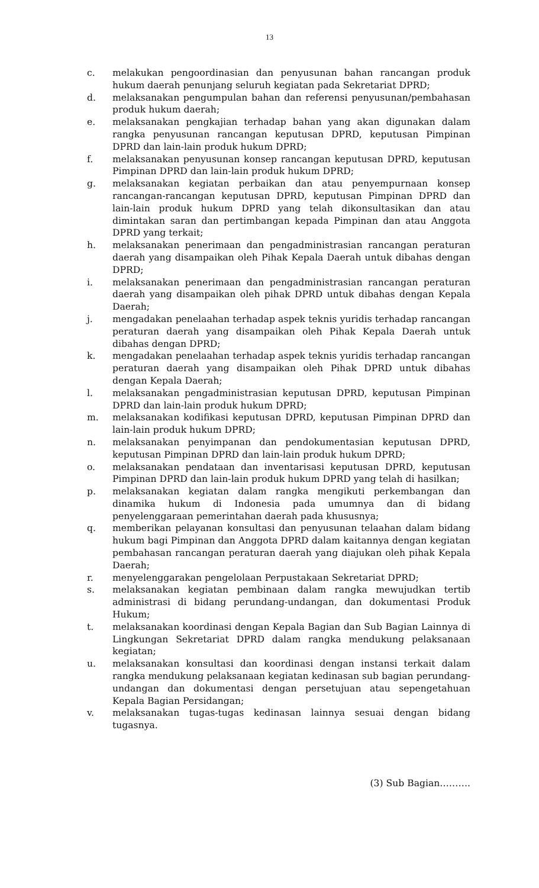13
c. melakukan pengoordinasian dan penyusunan bahan rancangan produk hukum daerah penunjang seluruh kegiatan pada Sekretariat DPRD;
d. melaksanakan pengumpulan bahan dan referensi penyusunan/pembahasan produk hukum daerah;
e. melaksanakan pengkajian terhadap bahan yang akan digunakan dalam rangka penyusunan rancangan keputusan DPRD, keputusan Pimpinan DPRD dan lain-lain produk hukum DPRD;
f. melaksanakan penyusunan konsep rancangan keputusan DPRD, keputusan Pimpinan DPRD dan lain-lain produk hukum DPRD;
g. melaksanakan kegiatan perbaikan dan atau penyempurnaan konsep rancangan-rancangan keputusan DPRD, keputusan Pimpinan DPRD dan lain-lain produk hukum DPRD yang telah dikonsultasikan dan atau dimintakan saran dan pertimbangan kepada Pimpinan dan atau Anggota DPRD yang terkait;
h. melaksanakan penerimaan dan pengadministrasian rancangan peraturan daerah yang disampaikan oleh Pihak Kepala Daerah untuk dibahas dengan DPRD;
i. melaksanakan penerimaan dan pengadministrasian rancangan peraturan daerah yang disampaikan oleh pihak DPRD untuk dibahas dengan Kepala Daerah;
j. mengadakan penelaahan terhadap aspek teknis yuridis terhadap rancangan peraturan daerah yang disampaikan oleh Pihak Kepala Daerah untuk dibahas dengan DPRD;
k. mengadakan penelaahan terhadap aspek teknis yuridis terhadap rancangan peraturan daerah yang disampaikan oleh Pihak DPRD untuk dibahas dengan Kepala Daerah;
l. melaksanakan pengadministrasian keputusan DPRD, keputusan Pimpinan DPRD dan lain-lain produk hukum DPRD;
m. melaksanakan kodifikasi keputusan DPRD, keputusan Pimpinan DPRD dan lain-lain produk hukum DPRD;
n. melaksanakan penyimpanan dan pendokumentasian keputusan DPRD, keputusan Pimpinan DPRD dan lain-lain produk hukum DPRD;
o. melaksanakan pendataan dan inventarisasi keputusan DPRD, keputusan Pimpinan DPRD dan lain-lain produk hukum DPRD yang telah di hasilkan;
p. melaksanakan kegiatan dalam rangka mengikuti perkembangan dan dinamika hukum di Indonesia pada umumnya dan di bidang penyelenggaraan pemerintahan daerah pada khususnya;
q. memberikan pelayanan konsultasi dan penyusunan telaahan dalam bidang hukum bagi Pimpinan dan Anggota DPRD dalam kaitannya dengan kegiatan pembahasan rancangan peraturan daerah yang diajukan oleh pihak Kepala Daerah;
r. menyelenggarakan pengelolaan Perpustakaan Sekretariat DPRD;
s. melaksanakan kegiatan pembinaan dalam rangka mewujudkan tertib administrasi di bidang perundang-undangan, dan dokumentasi Produk Hukum;
t. melaksanakan koordinasi dengan Kepala Bagian dan Sub Bagian Lainnya di Lingkungan Sekretariat DPRD dalam rangka mendukung pelaksanaan kegiatan;
u. melaksanakan konsultasi dan koordinasi dengan instansi terkait dalam rangka mendukung pelaksanaan kegiatan kedinasan sub bagian perundang-undangan dan dokumentasi dengan persetujuan atau sepengetahuan Kepala Bagian Persidangan;
v. melaksanakan tugas-tugas kedinasan lainnya sesuai dengan bidang tugasnya.
(3) Sub Bagian……….